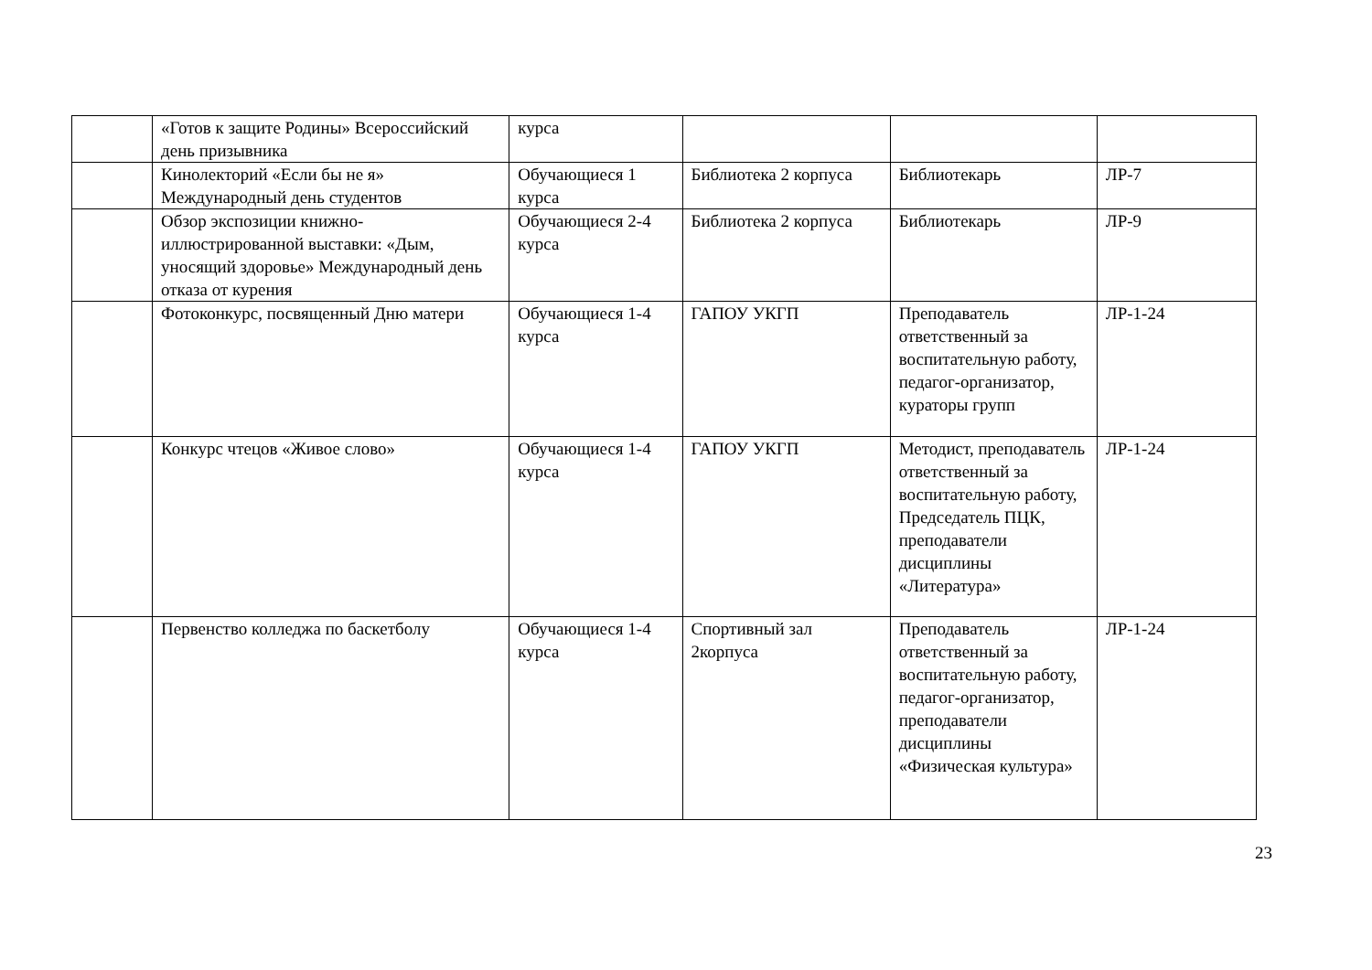| | «Готов к защите Родины» Всероссийский день призывника | курса | | | |
| | Кинолекторий «Если бы не я» Международный день студентов | Обучающиеся 1 курса | Библиотека 2 корпуса | Библиотекарь | ЛР-7 |
| | Обзор экспозиции книжно-иллюстрированной выставки: «Дым, уносящий здоровье» Международный день отказа от курения | Обучающиеся 2-4 курса | Библиотека 2 корпуса | Библиотекарь | ЛР-9 |
| | Фотоконкурс, посвященный Дню матери | Обучающиеся 1-4 курса | ГАПОУ УКГП | Преподаватель ответственный за воспитательную работу, педагог-организатор, кураторы групп | ЛР-1-24 |
| | Конкурс чтецов «Живое слово» | Обучающиеся 1-4 курса | ГАПОУ УКГП | Методист, преподаватель ответственный за воспитательную работу, Председатель ПЦК, преподаватели дисциплины «Литература» | ЛР-1-24 |
| | Первенство колледжа по баскетболу | Обучающиеся 1-4 курса | Спортивный зал 2корпуса | Преподаватель ответственный за воспитательную работу, педагог-организатор, преподаватели дисциплины «Физическая культура» | ЛР-1-24 |
23